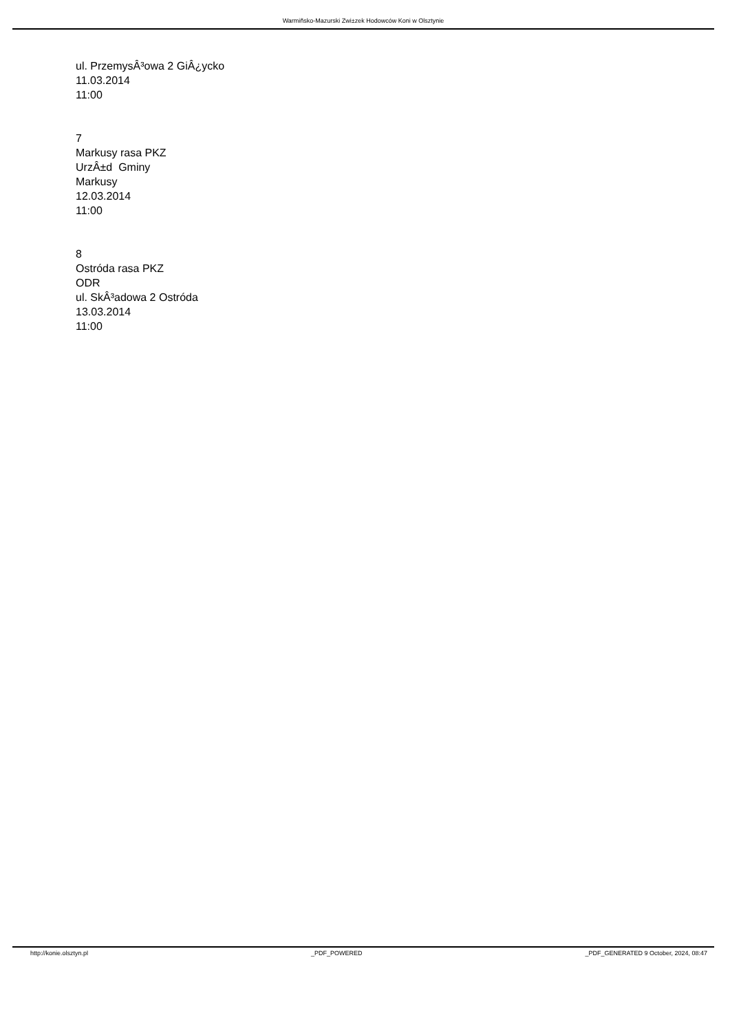Warmiñsko-Mazurski Zwi±zek Hodowców Koni w Olsztynie
ul. PrzemysÂ³owa 2 GiÂ¿ycko
11.03.2014
11:00
7
Markusy rasa PKZ
UrzÂ±d Gminy
Markusy
12.03.2014
11:00
8
Ostróda rasa PKZ
ODR
ul. SkÂ³adowa 2 Ostróda
13.03.2014
11:00
http://konie.olsztyn.pl _PDF_POWERED _PDF_GENERATED 9 October, 2024, 08:47